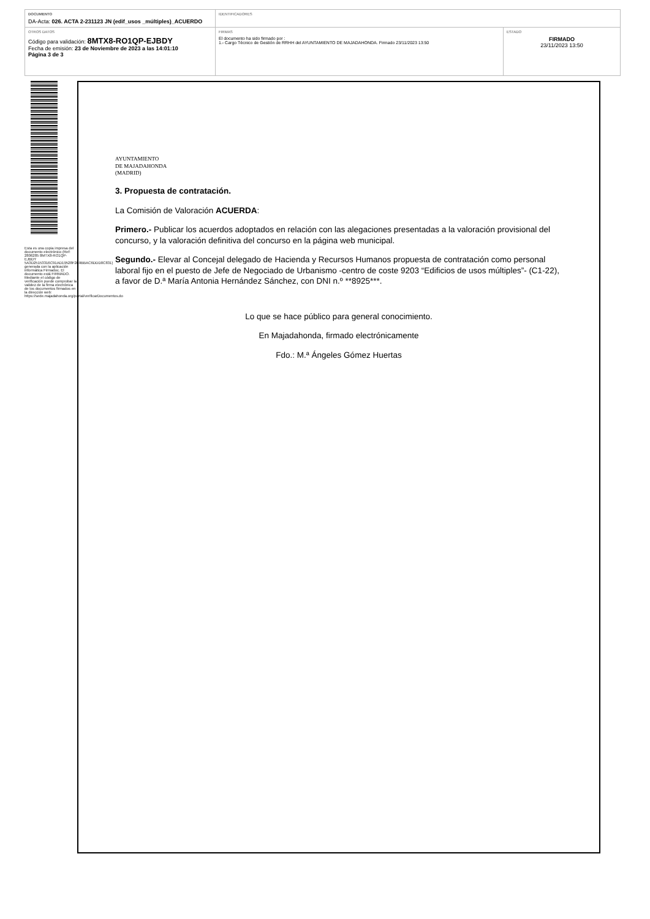| DOCUMENTO DA-Acta: 026. ACTA 2-231123 JN (edif_usos _múltiples)_ACUERDO | IDENTIFICADORES | |
| OTROS DATOS Código para validación: 8MTX8-RO1QP-EJBDY Fecha de emisión: 23 de Noviembre de 2023 a las 14:01:10 Página 3 de 3 | FIRMAS El documento ha sido firmado por : 1.- Cargo Técnico de Gestión de RRHH del AYUNTAMIENTO DE MAJADAHONDA. Firmado 23/11/2023 13:50 | ESTADO FIRMADO 23/11/2023 13:50 |
Esta es una copia impresa del documento electrónico (Ref: 2806285 8MTX8-RO1QP-EJBDY 5A3D25153316C91AD19528F2B9BBAC6DDD0C831) generada con la aplicación informática Firmadoc. El documento está FIRMADO. Mediante el código de verificación puede comprobar la validez de la firma electrónica de los documentos firmados en la dirección web: https://sede.majadahonda.org/portal/verificarDocumentos.do
AYUNTAMIENTO
DE MAJADAHONDA
(MADRID)
3. Propuesta de contratación.
La Comisión de Valoración ACUERDA:
Primero.- Publicar los acuerdos adoptados en relación con las alegaciones presentadas a la valoración provisional del concurso, y la valoración definitiva del concurso en la página web municipal.
Segundo.- Elevar al Concejal delegado de Hacienda y Recursos Humanos propuesta de contratación como personal laboral fijo en el puesto de Jefe de Negociado de Urbanismo -centro de coste 9203 “Edificios de usos múltiples”- (C1-22), a favor de D.ª María Antonia Hernández Sánchez, con DNI n.º **8925***.
Lo que se hace público para general conocimiento.
En Majadahonda, firmado electrónicamente
Fdo.: M.ª Ángeles Gómez Huertas